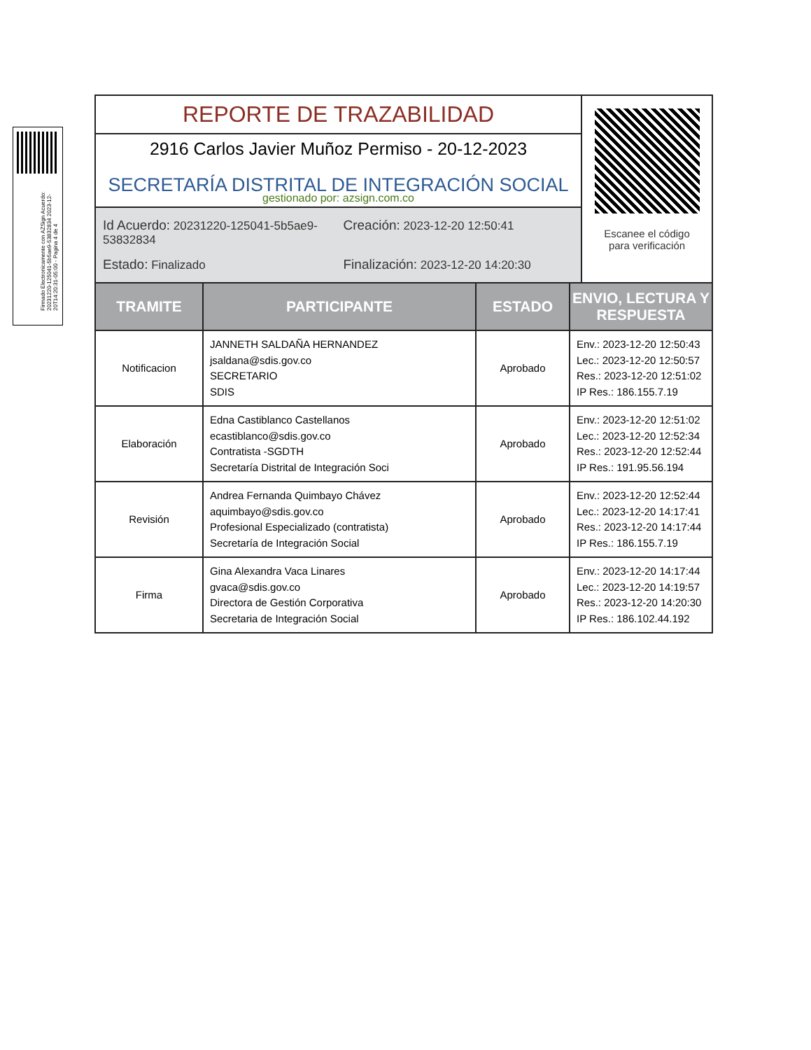Firmado Electronicamente con AZSign Acuerdo: 20231220-125041-5b5ae9-53832834 2023-12-20T14:20:31-05:00 - Pagina 4 de 4
REPORTE DE TRAZABILIDAD
2916 Carlos Javier Muñoz Permiso - 20-12-2023
SECRETARÍA DISTRITAL DE INTEGRACIÓN SOCIAL
gestionado por: azsign.com.co
Id Acuerdo: 20231220-125041-5b5ae9-53832834
Creación: 2023-12-20 12:50:41
Estado: Finalizado
Finalización: 2023-12-20 14:20:30
Escanee el código
para verificación
| TRAMITE | PARTICIPANTE | ESTADO | ENVIO, LECTURA Y RESPUESTA |
| --- | --- | --- | --- |
| Notificacion | JANNETH SALDAÑA HERNANDEZ jsaldana@sdis.gov.co SECRETARIO SDIS | Aprobado | Env.: 2023-12-20 12:50:43 Lec.: 2023-12-20 12:50:57 Res.: 2023-12-20 12:51:02 IP Res.: 186.155.7.19 |
| Elaboración | Edna Castiblanco Castellanos ecastiblanco@sdis.gov.co Contratista -SGDTH Secretaría Distrital de Integración Soci | Aprobado | Env.: 2023-12-20 12:51:02 Lec.: 2023-12-20 12:52:34 Res.: 2023-12-20 12:52:44 IP Res.: 191.95.56.194 |
| Revisión | Andrea Fernanda Quimbayo Chávez aquimbayo@sdis.gov.co Profesional Especializado (contratista) Secretaría de Integración Social | Aprobado | Env.: 2023-12-20 12:52:44 Lec.: 2023-12-20 14:17:41 Res.: 2023-12-20 14:17:44 IP Res.: 186.155.7.19 |
| Firma | Gina Alexandra Vaca Linares gvaca@sdis.gov.co Directora de Gestión Corporativa Secretaria de Integración Social | Aprobado | Env.: 2023-12-20 14:17:44 Lec.: 2023-12-20 14:19:57 Res.: 2023-12-20 14:20:30 IP Res.: 186.102.44.192 |